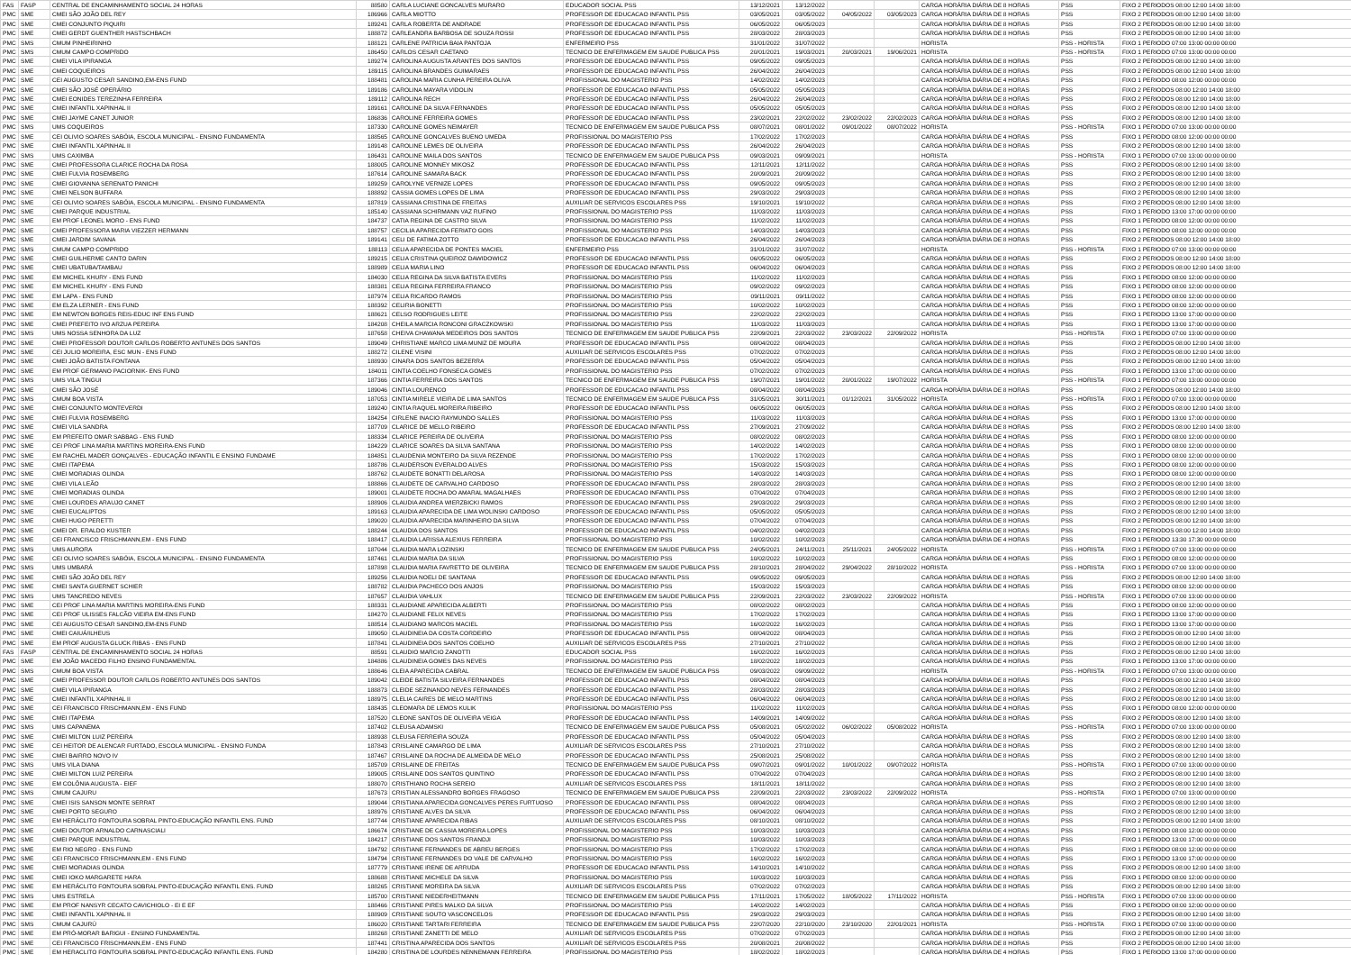| FAS | FASP | CENTRAL DE ENCAMINHAMENTO SOCIAL 24 HORAS | 88580 | CARLA LUCIANE GONCALVES MURARO | EDUCADOR SOCIAL PSS | 13/12/2021 | 13/12/2022 | | | CARGA HORÁRIA DIÁRIA DE 8 HORAS | PSS | FIXO 2 PERIODOS 08:00 12:00 14:00 18:00 |
| PMC | SME | CMEI SÃO JOÃO DEL REY | 186966 | CARLA MIOTTO | PROFESSOR DE EDUCACAO INFANTIL PSS | 03/05/2021 | 03/05/2022 | 04/05/2022 | 03/05/2023 | CARGA HORÁRIA DIÁRIA DE 8 HORAS | PSS | FIXO 2 PERIODOS 08:00 12:00 14:00 18:00 |
| PMC | SME | CMEI CONJUNTO PIQUIRI | 189241 | CARLA ROBERTA DE ANDRADE | PROFESSOR DE EDUCACAO INFANTIL PSS | 06/05/2022 | 06/05/2023 | | | CARGA HORÁRIA DIÁRIA DE 8 HORAS | PSS | FIXO 2 PERIODOS 08:00 12:00 14:00 18:00 |
| PMC | SME | CMEI GERDT GUENTHER HASTSCHBACH | 188872 | CARLEANDRA BARBOSA DE SOUZA ROSSI | PROFESSOR DE EDUCACAO INFANTIL PSS | 28/03/2022 | 28/03/2023 | | | CARGA HORÁRIA DIÁRIA DE 8 HORAS | PSS | FIXO 2 PERIODOS 08:00 12:00 14:00 18:00 |
| PMC | SMS | CMUM PINHEIRINHO | 188121 | CARLENE PATRICIA BAIA PANTOJA | ENFERMEIRO PSS | 31/01/2022 | 31/07/2022 | | | HORISTA | PSS - HORISTA | FIXO 1 PERIODO 07:00 13:00 00:00 00:00 |
| PMC | SMS | CMUM CAMPO COMPRIDO | 186450 | CARLOS CESAR CAETANO | TECNICO DE ENFERMAGEM EM SAUDE PUBLICA PSS | 20/01/2021 | 19/03/2021 | 20/03/2021 | 19/06/2021 | HORISTA | PSS - HORISTA | FIXO 1 PERIODO 07:00 13:00 00:00 00:00 |
| PMC | SME | CMEI VILA IPIRANGA | 189274 | CAROLINA AUGUSTA ARANTES DOS SANTOS | PROFESSOR DE EDUCACAO INFANTIL PSS | 09/05/2022 | 09/05/2023 | | | CARGA HORÁRIA DIÁRIA DE 8 HORAS | PSS | FIXO 2 PERIODOS 08:00 12:00 14:00 18:00 |
| PMC | SME | CMEI COQUEIROS | 189115 | CAROLINA BRANDES GUIMARAES | PROFESSOR DE EDUCACAO INFANTIL PSS | 26/04/2022 | 26/04/2023 | | | CARGA HORÁRIA DIÁRIA DE 8 HORAS | PSS | FIXO 2 PERIODOS 08:00 12:00 14:00 18:00 |
| PMC | SME | CEI AUGUSTO CESAR SANDINO,EM-ENS FUND | 188481 | CAROLINA MARIA CUNHA PEREIRA OLIVA | PROFISSIONAL DO MAGISTERIO PSS | 14/02/2022 | 14/02/2023 | | | CARGA HORÁRIA DIÁRIA DE 4 HORAS | PSS | FIXO 1 PERIODO 08:00 12:00 00:00 00:00 |
| PMC | SME | CMEI SÃO JOSÉ OPERÁRIO | 189186 | CAROLINA MAYARA VIDOLIN | PROFESSOR DE EDUCACAO INFANTIL PSS | 05/05/2022 | 05/05/2023 | | | CARGA HORÁRIA DIÁRIA DE 8 HORAS | PSS | FIXO 2 PERIODOS 08:00 12:00 14:00 18:00 |
| PMC | SME | CMEI EONIDES TEREZINHA FERREIRA | 189112 | CAROLINA RECH | PROFESSOR DE EDUCACAO INFANTIL PSS | 26/04/2022 | 26/04/2023 | | | CARGA HORÁRIA DIÁRIA DE 8 HORAS | PSS | FIXO 2 PERIODOS 08:00 12:00 14:00 18:00 |
| PMC | SME | CMEI INFANTIL XAPINHAL II | 189161 | CAROLINE DA SILVA FERNANDES | PROFESSOR DE EDUCACAO INFANTIL PSS | 05/05/2022 | 05/05/2023 | | | CARGA HORÁRIA DIÁRIA DE 8 HORAS | PSS | FIXO 2 PERIODOS 08:00 12:00 14:00 18:00 |
| PMC | SME | CMEI JAYME CANET JUNIOR | 186836 | CAROLINE FERREIRA GOMES | PROFESSOR DE EDUCACAO INFANTIL PSS | 23/02/2021 | 22/02/2022 | 23/02/2022 | 22/02/2023 | CARGA HORÁRIA DIÁRIA DE 8 HORAS | PSS | FIXO 2 PERIODOS 08:00 12:00 14:00 18:00 |
| PMC | SMS | UMS COQUEIROS | 187330 | CAROLINE GOMES NEIMAYER | TECNICO DE ENFERMAGEM EM SAUDE PUBLICA PSS | 08/07/2021 | 08/01/2022 | 09/01/2022 | 08/07/2022 | HORISTA | PSS - HORISTA | FIXO 1 PERIODO 07:00 13:00 00:00 00:00 |
| PMC | SME | CEI OLIVIO SOARES SABÓIA, ESCOLA MUNICIPAL - ENSINO FUNDAMENTA | 188565 | CAROLINE GONCALVES BUENO UMEDA | PROFISSIONAL DO MAGISTERIO PSS | 17/02/2022 | 17/02/2023 | | | CARGA HORÁRIA DIÁRIA DE 4 HORAS | PSS | FIXO 1 PERIODO 08:00 12:00 00:00 00:00 |
| PMC | SME | CMEI INFANTIL XAPINHAL II | 189148 | CAROLINE LEMES DE OLIVEIRA | PROFESSOR DE EDUCACAO INFANTIL PSS | 26/04/2022 | 26/04/2023 | | | CARGA HORÁRIA DIÁRIA DE 8 HORAS | PSS | FIXO 2 PERIODOS 08:00 12:00 14:00 18:00 |
| PMC | SMS | UMS CAXIMBA | 186431 | CAROLINE MAILA DOS SANTOS | TECNICO DE ENFERMAGEM EM SAUDE PUBLICA PSS | 09/03/2021 | 09/09/2021 | | | HORISTA | PSS - HORISTA | FIXO 1 PERIODO 07:00 13:00 00:00 00:00 |
| PMC | SME | CMEI PROFESSORA CLARICE ROCHA DA ROSA | 188005 | CAROLINE MONNEY MIKOSZ | PROFESSOR DE EDUCACAO INFANTIL PSS | 12/11/2021 | 12/11/2022 | | | CARGA HORÁRIA DIÁRIA DE 8 HORAS | PSS | FIXO 2 PERIODOS 08:00 12:00 14:00 18:00 |
| PMC | SME | CMEI FULVIA ROSEMBERG | 187614 | CAROLINE SAMARA BACK | PROFESSOR DE EDUCACAO INFANTIL PSS | 20/09/2021 | 20/09/2022 | | | CARGA HORÁRIA DIÁRIA DE 8 HORAS | PSS | FIXO 2 PERIODOS 08:00 12:00 14:00 18:00 |
| PMC | SME | CMEI GIOVANNA SERENATO PANICHI | 189259 | CAROLYNE VERNIZE LOPES | PROFESSOR DE EDUCACAO INFANTIL PSS | 09/05/2022 | 09/05/2023 | | | CARGA HORÁRIA DIÁRIA DE 8 HORAS | PSS | FIXO 2 PERIODOS 08:00 12:00 14:00 18:00 |
| PMC | SME | CMEI NELSON BUFFARA | 188892 | CASSIA GOMES LOPES DE LIMA | PROFESSOR DE EDUCACAO INFANTIL PSS | 29/03/2022 | 29/03/2023 | | | CARGA HORÁRIA DIÁRIA DE 8 HORAS | PSS | FIXO 2 PERIODOS 08:00 12:00 14:00 18:00 |
| PMC | SME | CEI OLIVIO SOARES SABÓIA, ESCOLA MUNICIPAL - ENSINO FUNDAMENTA | 187819 | CASSIANA CRISTINA DE FREITAS | AUXILIAR DE SERVICOS ESCOLARES PSS | 19/10/2021 | 19/10/2022 | | | CARGA HORÁRIA DIÁRIA DE 8 HORAS | PSS | FIXO 2 PERIODOS 08:00 12:00 14:00 18:00 |
| PMC | SME | CMEI PARQUE INDUSTRIAL | 185140 | CASSIANA SCHIRMANN VAZ RUFINO | PROFISSIONAL DO MAGISTERIO PSS | 11/03/2022 | 11/03/2023 | | | CARGA HORÁRIA DIÁRIA DE 4 HORAS | PSS | FIXO 1 PERIODO 13:00 17:00 00:00 00:00 |
| PMC | SME | EM PROF LEONEL MORO - ENS FUND | 184737 | CATIA REGINA DE CASTRO SILVA | PROFISSIONAL DO MAGISTERIO PSS | 11/02/2022 | 11/02/2023 | | | CARGA HORÁRIA DIÁRIA DE 4 HORAS | PSS | FIXO 1 PERIODO 08:00 12:00 00:00 00:00 |
| PMC | SME | CMEI PROFESSORA MARIA VIEZZER HERMANN | 188757 | CECILIA APARECIDA FERIATO GOIS | PROFISSIONAL DO MAGISTERIO PSS | 14/03/2022 | 14/03/2023 | | | CARGA HORÁRIA DIÁRIA DE 4 HORAS | PSS | FIXO 1 PERIODO 08:00 12:00 00:00 00:00 |
| PMC | SME | CMEI JARDIM SAVANA | 189141 | CELI DE FATIMA ZOTTO | PROFESSOR DE EDUCACAO INFANTIL PSS | 26/04/2022 | 26/04/2023 | | | CARGA HORÁRIA DIÁRIA DE 8 HORAS | PSS | FIXO 2 PERIODOS 08:00 12:00 14:00 18:00 |
| PMC | SMS | CMUM CAMPO COMPRIDO | 188113 | CELIA APARECIDA DE PONTES MACIEL | ENFERMEIRO PSS | 31/01/2022 | 31/07/2022 | | | HORISTA | PSS - HORISTA | FIXO 1 PERIODO 07:00 13:00 00:00 00:00 |
| PMC | SME | CMEI GUILHERME CANTO DARIN | 189215 | CELIA CRISTINA QUEIROZ DAWIDOWICZ | PROFESSOR DE EDUCACAO INFANTIL PSS | 06/05/2022 | 06/05/2023 | | | CARGA HORÁRIA DIÁRIA DE 8 HORAS | PSS | FIXO 2 PERIODOS 08:00 12:00 14:00 18:00 |
| PMC | SME | CMEI UBATUBA/TAMBAU | 188989 | CELIA MARIA LINO | PROFESSOR DE EDUCACAO INFANTIL PSS | 06/04/2022 | 06/04/2023 | | | CARGA HORÁRIA DIÁRIA DE 8 HORAS | PSS | FIXO 2 PERIODOS 08:00 12:00 14:00 18:00 |
| PMC | SME | EM MICHEL KHURY - ENS FUND | 184030 | CELIA REGINA DA SILVA BATISTA EVERS | PROFISSIONAL DO MAGISTERIO PSS | 11/02/2022 | 11/02/2023 | | | CARGA HORÁRIA DIÁRIA DE 4 HORAS | PSS | FIXO 1 PERIODO 08:00 12:00 00:00 00:00 |
| PMC | SME | EM MICHEL KHURY - ENS FUND | 188381 | CELIA REGINA FERREIRA FRANCO | PROFISSIONAL DO MAGISTERIO PSS | 09/02/2022 | 09/02/2023 | | | CARGA HORÁRIA DIÁRIA DE 4 HORAS | PSS | FIXO 1 PERIODO 08:00 12:00 00:00 00:00 |
| PMC | SME | EM LAPA - ENS FUND | 187974 | CELIA RICARDO RAMOS | PROFISSIONAL DO MAGISTERIO PSS | 09/11/2021 | 09/11/2022 | | | CARGA HORÁRIA DIÁRIA DE 4 HORAS | PSS | FIXO 1 PERIODO 08:00 12:00 00:00 00:00 |
| PMC | SME | EM ELZA LERNER - ENS FUND | 188392 | CELIRIA BONETTI | PROFISSIONAL DO MAGISTERIO PSS | 10/02/2022 | 10/02/2023 | | | CARGA HORÁRIA DIÁRIA DE 4 HORAS | PSS | FIXO 1 PERIODO 08:00 12:00 00:00 00:00 |
| PMC | SME | EM NEWTON BORGES REIS-EDUC INF ENS FUND | 188621 | CELSO RODRIGUES LEITE | PROFISSIONAL DO MAGISTERIO PSS | 22/02/2022 | 22/02/2023 | | | CARGA HORÁRIA DIÁRIA DE 4 HORAS | PSS | FIXO 1 PERIODO 13:00 17:00 00:00 00:00 |
| PMC | SME | CMEI PREFEITO IVO ARZUA PEREIRA | 184208 | CHEILA MARCIA RONCONI GRACZKOWSKI | PROFISSIONAL DO MAGISTERIO PSS | 11/03/2022 | 11/03/2023 | | | CARGA HORÁRIA DIÁRIA DE 4 HORAS | PSS | FIXO 1 PERIODO 13:00 17:00 00:00 00:00 |
| PMC | SMS | UMS NOSSA SENHORA DA LUZ | 187658 | CHEIVA CHAWANA MEDEIROS DOS SANTOS | TECNICO DE ENFERMAGEM EM SAUDE PUBLICA PSS | 22/09/2021 | 22/03/2022 | 23/03/2022 | 22/09/2022 | HORISTA | PSS - HORISTA | FIXO 1 PERIODO 07:00 13:00 00:00 00:00 |
| PMC | SME | CMEI PROFESSOR DOUTOR CARLOS ROBERTO ANTUNES DOS SANTOS | 189049 | CHRISTIANE MARCO LIMA MUNIZ DE MOURA | PROFESSOR DE EDUCACAO INFANTIL PSS | 08/04/2022 | 08/04/2023 | | | CARGA HORÁRIA DIÁRIA DE 8 HORAS | PSS | FIXO 2 PERIODOS 08:00 12:00 14:00 18:00 |
| PMC | SME | CEI JULIO MOREIRA, ESC MUN - ENS FUND | 188272 | CILENE VISINI | AUXILIAR DE SERVICOS ESCOLARES PSS | 07/02/2022 | 07/02/2023 | | | CARGA HORÁRIA DIÁRIA DE 8 HORAS | PSS | FIXO 2 PERIODOS 08:00 12:00 14:00 18:00 |
| PMC | SME | CMEI JOÃO BATISTA FONTANA | 188930 | CINARA DOS SANTOS BEZERRA | PROFESSOR DE EDUCACAO INFANTIL PSS | 05/04/2022 | 05/04/2023 | | | CARGA HORÁRIA DIÁRIA DE 8 HORAS | PSS | FIXO 2 PERIODOS 08:00 12:00 14:00 18:00 |
| PMC | SME | EM PROF GERMANO PACIORNIK- ENS FUND | 184011 | CINTIA COELHO FONSECA GOMES | PROFISSIONAL DO MAGISTERIO PSS | 07/02/2022 | 07/02/2023 | | | CARGA HORÁRIA DIÁRIA DE 4 HORAS | PSS | FIXO 1 PERIODO 13:00 17:00 00:00 00:00 |
| PMC | SMS | UMS VILA TINGUI | 187366 | CINTIA FERREIRA DOS SANTOS | TECNICO DE ENFERMAGEM EM SAUDE PUBLICA PSS | 19/07/2021 | 19/01/2022 | 20/01/2022 | 19/07/2022 | HORISTA | PSS - HORISTA | FIXO 1 PERIODO 07:00 13:00 00:00 00:00 |
| PMC | SME | CMEI SÃO JOSÉ | 189046 | CINTIA LOURENCO | PROFESSOR DE EDUCACAO INFANTIL PSS | 08/04/2022 | 08/04/2023 | | | CARGA HORÁRIA DIÁRIA DE 8 HORAS | PSS | FIXO 2 PERIODOS 08:00 12:00 14:00 18:00 |
| PMC | SMS | CMUM BOA VISTA | 187053 | CINTIA MIRELE VIEIRA DE LIMA SANTOS | TECNICO DE ENFERMAGEM EM SAUDE PUBLICA PSS | 31/05/2021 | 30/11/2021 | 01/12/2021 | 31/05/2022 | HORISTA | PSS - HORISTA | FIXO 1 PERIODO 07:00 13:00 00:00 00:00 |
| PMC | SME | CMEI CONJUNTO MONTEVERDI | 189240 | CINTIA RAQUEL MOREIRA RIBEIRO | PROFESSOR DE EDUCACAO INFANTIL PSS | 06/05/2022 | 06/05/2023 | | | CARGA HORÁRIA DIÁRIA DE 8 HORAS | PSS | FIXO 2 PERIODOS 08:00 12:00 14:00 18:00 |
| PMC | SME | CMEI FULVIA ROSEMBERG | 184254 | CIRLENE INACIO RAYMUNDO SALLES | PROFISSIONAL DO MAGISTERIO PSS | 11/03/2022 | 11/03/2023 | | | CARGA HORÁRIA DIÁRIA DE 4 HORAS | PSS | FIXO 1 PERIODO 13:00 17:00 00:00 00:00 |
| PMC | SME | CMEI VILA SANDRA | 187709 | CLARICE DE MELLO RIBEIRO | PROFESSOR DE EDUCACAO INFANTIL PSS | 27/09/2021 | 27/09/2022 | | | CARGA HORÁRIA DIÁRIA DE 8 HORAS | PSS | FIXO 2 PERIODOS 08:00 12:00 14:00 18:00 |
| PMC | SME | EM PREFEITO OMAR SABBAG - ENS FUND | 188334 | CLARICE PEREIRA DE OLIVEIRA | PROFISSIONAL DO MAGISTERIO PSS | 08/02/2022 | 08/02/2023 | | | CARGA HORÁRIA DIÁRIA DE 4 HORAS | PSS | FIXO 1 PERIODO 08:00 12:00 00:00 00:00 |
| PMC | SME | CEI PROF LINA MARIA MARTINS MOREIRA-ENS FUND | 184229 | CLARICE SOARES DA SILVA SANTANA | PROFISSIONAL DO MAGISTERIO PSS | 14/02/2022 | 14/02/2023 | | | CARGA HORÁRIA DIÁRIA DE 4 HORAS | PSS | FIXO 1 PERIODO 08:00 12:00 00:00 00:00 |
| PMC | SME | EM RACHEL MADER GONÇALVES - EDUCAÇÃO INFANTIL E ENSINO FUNDAME | 184851 | CLAUDENIA MONTEIRO DA SILVA REZENDE | PROFISSIONAL DO MAGISTERIO PSS | 17/02/2022 | 17/02/2023 | | | CARGA HORÁRIA DIÁRIA DE 4 HORAS | PSS | FIXO 1 PERIODO 08:00 12:00 00:00 00:00 |
| PMC | SME | CMEI ITAPEMA | 188786 | CLAUDERSON EVERALDO ALVES | PROFISSIONAL DO MAGISTERIO PSS | 15/03/2022 | 15/03/2023 | | | CARGA HORÁRIA DIÁRIA DE 4 HORAS | PSS | FIXO 1 PERIODO 08:00 12:00 00:00 00:00 |
| PMC | SME | CMEI MORADIAS OLINDA | 188762 | CLAUDETE BONATTI DELAROSA | PROFISSIONAL DO MAGISTERIO PSS | 14/03/2022 | 14/03/2023 | | | CARGA HORÁRIA DIÁRIA DE 4 HORAS | PSS | FIXO 1 PERIODO 08:00 12:00 00:00 00:00 |
| PMC | SME | CMEI VILA LEÃO | 188866 | CLAUDETE DE CARVALHO CARDOSO | PROFESSOR DE EDUCACAO INFANTIL PSS | 28/03/2022 | 28/03/2023 | | | CARGA HORÁRIA DIÁRIA DE 8 HORAS | PSS | FIXO 2 PERIODOS 08:00 12:00 14:00 18:00 |
| PMC | SME | CMEI MORADIAS OLINDA | 189001 | CLAUDETE ROCHA DO AMARAL MAGALHAES | PROFESSOR DE EDUCACAO INFANTIL PSS | 07/04/2022 | 07/04/2023 | | | CARGA HORÁRIA DIÁRIA DE 8 HORAS | PSS | FIXO 2 PERIODOS 08:00 12:00 14:00 18:00 |
| PMC | SME | CMEI LOURDES ARAUJO CANET | 188906 | CLAUDIA ANDREA WIERZBICKI RAMOS | PROFESSOR DE EDUCACAO INFANTIL PSS | 29/03/2022 | 29/03/2023 | | | CARGA HORÁRIA DIÁRIA DE 8 HORAS | PSS | FIXO 2 PERIODOS 08:00 12:00 14:00 18:00 |
| PMC | SME | CMEI EUCALIPTOS | 189163 | CLAUDIA APARECIDA DE LIMA WOLINSKI CARDOSO | PROFESSOR DE EDUCACAO INFANTIL PSS | 05/05/2022 | 05/05/2023 | | | CARGA HORÁRIA DIÁRIA DE 8 HORAS | PSS | FIXO 2 PERIODOS 08:00 12:00 14:00 18:00 |
| PMC | SME | CMEI HUGO PERETTI | 189020 | CLAUDIA APARECIDA MARINHEIRO DA SILVA | PROFESSOR DE EDUCACAO INFANTIL PSS | 07/04/2022 | 07/04/2023 | | | CARGA HORÁRIA DIÁRIA DE 8 HORAS | PSS | FIXO 2 PERIODOS 08:00 12:00 14:00 18:00 |
| PMC | SME | CMEI DR. ERALDO KUSTER | 188244 | CLAUDIA DOS SANTOS | PROFESSOR DE EDUCACAO INFANTIL PSS | 04/02/2022 | 04/02/2023 | | | CARGA HORÁRIA DIÁRIA DE 8 HORAS | PSS | FIXO 2 PERIODOS 08:00 12:00 14:00 18:00 |
| PMC | SME | CEI FRANCISCO FRISCHMANN,EM - ENS FUND | 188417 | CLAUDIA LARISSA ALEXIUS FERREIRA | PROFISSIONAL DO MAGISTERIO PSS | 10/02/2022 | 10/02/2023 | | | CARGA HORÁRIA DIÁRIA DE 4 HORAS | PSS | FIXO 1 PERIODO 13:30 17:30 00:00 00:00 |
| PMC | SMS | UMS AURORA | 187044 | CLAUDIA MARA LOZINSKI | TECNICO DE ENFERMAGEM EM SAUDE PUBLICA PSS | 24/05/2021 | 24/11/2021 | 25/11/2021 | 24/05/2022 | HORISTA | PSS - HORISTA | FIXO 1 PERIODO 07:00 13:00 00:00 00:00 |
| PMC | SME | CEI OLIVIO SOARES SABÓIA, ESCOLA MUNICIPAL - ENSINO FUNDAMENTA | 187461 | CLAUDIA MARIA DA SILVA | PROFISSIONAL DO MAGISTERIO PSS | 10/02/2022 | 10/02/2023 | | | CARGA HORÁRIA DIÁRIA DE 4 HORAS | PSS | FIXO 1 PERIODO 08:00 12:00 00:00 00:00 |
| PMC | SMS | UMS UMBARÁ | 187898 | CLAUDIA MARIA FAVRETTO DE OLIVEIRA | TECNICO DE ENFERMAGEM EM SAUDE PUBLICA PSS | 28/10/2021 | 28/04/2022 | 29/04/2022 | 28/10/2022 | HORISTA | PSS - HORISTA | FIXO 1 PERIODO 07:00 13:00 00:00 00:00 |
| PMC | SME | CMEI SÃO JOÃO DEL REY | 189256 | CLAUDIA NOELI DE SANTANA | PROFESSOR DE EDUCACAO INFANTIL PSS | 09/05/2022 | 09/05/2023 | | | CARGA HORÁRIA DIÁRIA DE 8 HORAS | PSS | FIXO 2 PERIODOS 08:00 12:00 14:00 18:00 |
| PMC | SME | CMEI SANTA GUERNET SCHIER | 188782 | CLAUDIA PACHECO DOS ANJOS | PROFISSIONAL DO MAGISTERIO PSS | 15/03/2022 | 15/03/2023 | | | CARGA HORÁRIA DIÁRIA DE 4 HORAS | PSS | FIXO 1 PERIODO 08:00 12:00 00:00 00:00 |
| PMC | SMS | UMS TANCREDO NEVES | 187657 | CLAUDIA VAHLUX | TECNICO DE ENFERMAGEM EM SAUDE PUBLICA PSS | 22/09/2021 | 22/03/2022 | 23/03/2022 | 22/09/2022 | HORISTA | PSS - HORISTA | FIXO 1 PERIODO 07:00 13:00 00:00 00:00 |
| PMC | SME | CEI PROF LINA MARIA MARTINS MOREIRA-ENS FUND | 188331 | CLAUDIANE APARECIDA ALBERTI | PROFISSIONAL DO MAGISTERIO PSS | 08/02/2022 | 08/02/2023 | | | CARGA HORÁRIA DIÁRIA DE 4 HORAS | PSS | FIXO 1 PERIODO 08:00 12:00 00:00 00:00 |
| PMC | SME | CEI PROF ULISSES FALCÃO VIEIRA EM-ENS FUND | 184270 | CLAUDIANE FELIX NEVES | PROFISSIONAL DO MAGISTERIO PSS | 17/02/2022 | 17/02/2023 | | | CARGA HORÁRIA DIÁRIA DE 4 HORAS | PSS | FIXO 1 PERIODO 13:00 17:00 00:00 00:00 |
| PMC | SME | CEI AUGUSTO CESAR SANDINO,EM-ENS FUND | 188514 | CLAUDIANO MARCOS MACIEL | PROFISSIONAL DO MAGISTERIO PSS | 16/02/2022 | 16/02/2023 | | | CARGA HORÁRIA DIÁRIA DE 4 HORAS | PSS | FIXO 1 PERIODO 13:00 17:00 00:00 00:00 |
| PMC | SME | CMEI CAIUÁ/ILHEUS | 189050 | CLAUDINEIA DA COSTA CORDEIRO | PROFESSOR DE EDUCACAO INFANTIL PSS | 08/04/2022 | 08/04/2023 | | | CARGA HORÁRIA DIÁRIA DE 8 HORAS | PSS | FIXO 2 PERIODOS 08:00 12:00 14:00 18:00 |
| PMC | SME | EM PROF AUGUSTA GLUCK RIBAS - ENS FUND | 187841 | CLAUDINEIA DOS SANTOS COELHO | AUXILIAR DE SERVICOS ESCOLARES PSS | 27/10/2021 | 27/10/2022 | | | CARGA HORÁRIA DIÁRIA DE 8 HORAS | PSS | FIXO 2 PERIODOS 08:00 12:00 14:00 18:00 |
| FAS | FASP | CENTRAL DE ENCAMINHAMENTO SOCIAL 24 HORAS | 88591 | CLAUDIO MARCIO ZANOTTI | EDUCADOR SOCIAL PSS | 16/02/2022 | 16/02/2023 | | | CARGA HORÁRIA DIÁRIA DE 8 HORAS | PSS | FIXO 2 PERIODOS 08:00 12:00 14:00 18:00 |
| PMC | SME | EM JOÃO MACEDO FILHO ENSINO FUNDAMENTAL | 184886 | CLAUDINEIA GOMES DAS NEVES | PROFISSIONAL DO MAGISTERIO PSS | 18/02/2022 | 18/02/2023 | | | CARGA HORÁRIA DIÁRIA DE 4 HORAS | PSS | FIXO 1 PERIODO 13:00 17:00 00:00 00:00 |
| PMC | SMS | CMUM BOA VISTA | 188646 | CLEIA APARECIDA CABRAL | TECNICO DE ENFERMAGEM EM SAUDE PUBLICA PSS | 09/03/2022 | 09/09/2022 | | | HORISTA | PSS - HORISTA | FIXO 1 PERIODO 07:00 13:00 00:00 00:00 |
| PMC | SME | CMEI PROFESSOR DOUTOR CARLOS ROBERTO ANTUNES DOS SANTOS | 189042 | CLEIDE BATISTA SILVEIRA FERNANDES | PROFESSOR DE EDUCACAO INFANTIL PSS | 08/04/2022 | 08/04/2023 | | | CARGA HORÁRIA DIÁRIA DE 8 HORAS | PSS | FIXO 2 PERIODOS 08:00 12:00 14:00 18:00 |
| PMC | SME | CMEI VILA IPIRANGA | 188873 | CLEIDE SEZINANDO NEVES FERNANDES | PROFESSOR DE EDUCACAO INFANTIL PSS | 28/03/2022 | 28/03/2023 | | | CARGA HORÁRIA DIÁRIA DE 8 HORAS | PSS | FIXO 2 PERIODOS 08:00 12:00 14:00 18:00 |
| PMC | SME | CMEI INFANTIL XAPINHAL II | 188975 | CLELIA CAIRES DE MELO MARTINS | PROFESSOR DE EDUCACAO INFANTIL PSS | 06/04/2022 | 06/04/2023 | | | CARGA HORÁRIA DIÁRIA DE 8 HORAS | PSS | FIXO 2 PERIODOS 08:00 12:00 14:00 18:00 |
| PMC | SME | CEI FRANCISCO FRISCHMANN,EM - ENS FUND | 188435 | CLEOMARA DE LEMOS KULIK | PROFISSIONAL DO MAGISTERIO PSS | 11/02/2022 | 11/02/2023 | | | CARGA HORÁRIA DIÁRIA DE 4 HORAS | PSS | FIXO 1 PERIODO 08:00 12:00 00:00 00:00 |
| PMC | SME | CMEI ITAPEMA | 187520 | CLEONE SANTOS DE OLIVEIRA VEIGA | PROFESSOR DE EDUCACAO INFANTIL PSS | 14/09/2021 | 14/09/2022 | | | CARGA HORÁRIA DIÁRIA DE 8 HORAS | PSS | FIXO 2 PERIODOS 08:00 12:00 14:00 18:00 |
| PMC | SMS | UMS CAPANEMA | 187402 | CLEUSA ADAMSKI | TECNICO DE ENFERMAGEM EM SAUDE PUBLICA PSS | 05/08/2021 | 05/02/2022 | 06/02/2022 | 05/08/2022 | HORISTA | PSS - HORISTA | FIXO 1 PERIODO 07:00 13:00 00:00 00:00 |
| PMC | SME | CMEI MILTON LUIZ PEREIRA | 188938 | CLEUSA FERREIRA SOUZA | PROFESSOR DE EDUCACAO INFANTIL PSS | 05/04/2022 | 05/04/2023 | | | CARGA HORÁRIA DIÁRIA DE 8 HORAS | PSS | FIXO 2 PERIODOS 08:00 12:00 14:00 18:00 |
| PMC | SME | CEI HEITOR DE ALENCAR FURTADO, ESCOLA MUNICIPAL - ENSINO FUNDA | 187843 | CRISLAINE CAMARGO DE LIMA | AUXILIAR DE SERVICOS ESCOLARES PSS | 27/10/2021 | 27/10/2022 | | | CARGA HORÁRIA DIÁRIA DE 8 HORAS | PSS | FIXO 2 PERIODOS 08:00 12:00 14:00 18:00 |
| PMC | SME | CMEI BAIRRO NOVO IV | 187467 | CRISLAINE DA ROCHA DE ALMEIDA DE MELO | PROFESSOR DE EDUCACAO INFANTIL PSS | 25/08/2021 | 25/08/2022 | | | CARGA HORÁRIA DIÁRIA DE 8 HORAS | PSS | FIXO 2 PERIODOS 08:00 12:00 14:00 18:00 |
| PMC | SMS | UMS VILA DIANA | 185709 | CRISLAINE DE FREITAS | TECNICO DE ENFERMAGEM EM SAUDE PUBLICA PSS | 09/07/2021 | 09/01/2022 | 10/01/2022 | 09/07/2022 | HORISTA | PSS - HORISTA | FIXO 1 PERIODO 07:00 13:00 00:00 00:00 |
| PMC | SME | CMEI MILTON LUIZ PEREIRA | 189005 | CRISLAINE DOS SANTOS QUINTINO | PROFESSOR DE EDUCACAO INFANTIL PSS | 07/04/2022 | 07/04/2023 | | | CARGA HORÁRIA DIÁRIA DE 8 HORAS | PSS | FIXO 2 PERIODOS 08:00 12:00 14:00 18:00 |
| PMC | SME | EM COLÔNIA AUGUSTA - EIEF | 188070 | CRISTHIANO ROCHA SEREIO | AUXILIAR DE SERVICOS ESCOLARES PSS | 18/11/2021 | 18/11/2022 | | | CARGA HORÁRIA DIÁRIA DE 8 HORAS | PSS | FIXO 2 PERIODOS 08:00 12:00 14:00 18:00 |
| PMC | SMS | CMUM CAJURU | 187673 | CRISTIAN ALESSANDRO BORGES FRAGOSO | TECNICO DE ENFERMAGEM EM SAUDE PUBLICA PSS | 22/09/2021 | 22/03/2022 | 23/03/2022 | 22/09/2022 | HORISTA | PSS - HORISTA | FIXO 1 PERIODO 07:00 13:00 00:00 00:00 |
| PMC | SME | CMEI ISIS SANSON MONTE SERRAT | 189044 | CRISTIANA APARECIDA GONCALVES PERES FURTUOSO | PROFESSOR DE EDUCACAO INFANTIL PSS | 08/04/2022 | 08/04/2023 | | | CARGA HORÁRIA DIÁRIA DE 8 HORAS | PSS | FIXO 2 PERIODOS 08:00 12:00 14:00 18:00 |
| PMC | SME | CMEI PORTO SEGURO | 188976 | CRISTIANE ALVES DA SILVA | PROFESSOR DE EDUCACAO INFANTIL PSS | 06/04/2022 | 06/04/2023 | | | CARGA HORÁRIA DIÁRIA DE 8 HORAS | PSS | FIXO 2 PERIODOS 08:00 12:00 14:00 18:00 |
| PMC | SME | EM HERÁCLITO FONTOURA SOBRAL PINTO-EDUCAÇÃO INFANTIL ENS. FUND | 187744 | CRISTIANE APARECIDA RIBAS | AUXILIAR DE SERVICOS ESCOLARES PSS | 08/10/2021 | 08/10/2022 | | | CARGA HORÁRIA DIÁRIA DE 8 HORAS | PSS | FIXO 2 PERIODOS 08:00 12:00 14:00 18:00 |
| PMC | SME | CMEI DOUTOR ARNALDO CARNASCIALI | 186674 | CRISTIANE DE CASSIA MOREIRA LOPES | PROFISSIONAL DO MAGISTERIO PSS | 10/03/2022 | 10/03/2023 | | | CARGA HORÁRIA DIÁRIA DE 4 HORAS | PSS | FIXO 1 PERIODO 08:00 12:00 00:00 00:00 |
| PMC | SME | CMEI PARQUE INDUSTRIAL | 184217 | CRISTIANE DOS SANTOS FRANDJI | PROFISSIONAL DO MAGISTERIO PSS | 10/03/2022 | 10/03/2023 | | | CARGA HORÁRIA DIÁRIA DE 4 HORAS | PSS | FIXO 1 PERIODO 13:00 17:00 00:00 00:00 |
| PMC | SME | EM RIO NEGRO - ENS FUND | 184792 | CRISTIANE FERNANDES DE ABREU BERGES | PROFISSIONAL DO MAGISTERIO PSS | 17/02/2022 | 17/02/2023 | | | CARGA HORÁRIA DIÁRIA DE 4 HORAS | PSS | FIXO 1 PERIODO 08:00 12:00 00:00 00:00 |
| PMC | SME | CEI FRANCISCO FRISCHMANN,EM - ENS FUND | 184794 | CRISTIANE FERNANDES DO VALE DE CARVALHO | PROFISSIONAL DO MAGISTERIO PSS | 16/02/2022 | 16/02/2023 | | | CARGA HORÁRIA DIÁRIA DE 4 HORAS | PSS | FIXO 1 PERIODO 13:00 17:00 00:00 00:00 |
| PMC | SME | CMEI MORADIAS OLINDA | 187779 | CRISTIANE IRENE DE ARRUDA | PROFESSOR DE EDUCACAO INFANTIL PSS | 14/10/2021 | 14/10/2022 | | | CARGA HORÁRIA DIÁRIA DE 8 HORAS | PSS | FIXO 2 PERIODOS 08:00 12:00 14:00 18:00 |
| PMC | SME | CMEI IOKO MARGARETE HARA | 188688 | CRISTIANE MICHELE DA SILVA | PROFISSIONAL DO MAGISTERIO PSS | 10/03/2022 | 10/03/2023 | | | CARGA HORÁRIA DIÁRIA DE 4 HORAS | PSS | FIXO 1 PERIODO 08:00 12:00 00:00 00:00 |
| PMC | SME | EM HERÁCLITO FONTOURA SOBRAL PINTO-EDUCAÇÃO INFANTIL ENS. FUND | 188265 | CRISTIANE MOREIRA DA SILVA | AUXILIAR DE SERVICOS ESCOLARES PSS | 07/02/2022 | 07/02/2023 | | | CARGA HORÁRIA DIÁRIA DE 8 HORAS | PSS | FIXO 2 PERIODOS 08:00 12:00 14:00 18:00 |
| PMC | SMS | UMS ESTRELA | 185700 | CRISTIANE NIEDERHEITMANN | TECNICO DE ENFERMAGEM EM SAUDE PUBLICA PSS | 17/11/2021 | 17/05/2022 | 18/05/2022 | 17/11/2022 | HORISTA | PSS - HORISTA | FIXO 1 PERIODO 07:00 13:00 00:00 00:00 |
| PMC | SME | EM PROF NANSYR CECATO CAVICHIOLO - EI E EF | 188466 | CRISTIANE PIRES MALKO DA SILVA | PROFISSIONAL DO MAGISTERIO PSS | 14/02/2022 | 14/02/2023 | | | CARGA HORÁRIA DIÁRIA DE 4 HORAS | PSS | FIXO 1 PERIODO 08:00 12:00 00:00 00:00 |
| PMC | SME | CMEI INFANTIL XAPINHAL II | 188909 | CRISTIANE SOUTO VASCONCELOS | PROFESSOR DE EDUCACAO INFANTIL PSS | 29/03/2022 | 29/03/2023 | | | CARGA HORÁRIA DIÁRIA DE 8 HORAS | PSS | FIXO 2 PERIODOS 08:00 12:00 14:00 18:00 |
| PMC | SMS | CMUM CAJURÚ | 186020 | CRISTIANE TARTARI FERREIRA | TECNICO DE ENFERMAGEM EM SAUDE PUBLICA PSS | 22/07/2020 | 22/10/2020 | 23/10/2020 | 22/01/2021 | HORISTA | PSS - HORISTA | FIXO 1 PERIODO 07:00 13:00 00:00 00:00 |
| PMC | SME | EM PRÓ-MORAR BARIGUI - ENSINO FUNDAMENTAL | 188268 | CRISTIANE ZANETTI DE MELO | AUXILIAR DE SERVICOS ESCOLARES PSS | 07/02/2022 | 07/02/2023 | | | CARGA HORÁRIA DIÁRIA DE 8 HORAS | PSS | FIXO 2 PERIODOS 08:00 12:00 14:00 18:00 |
| PMC | SME | CEI FRANCISCO FRISCHMANN,EM - ENS FUND | 187441 | CRISTINA APARECIDA DOS SANTOS | AUXILIAR DE SERVICOS ESCOLARES PSS | 20/08/2021 | 20/08/2022 | | | CARGA HORÁRIA DIÁRIA DE 8 HORAS | PSS | FIXO 2 PERIODOS 08:00 12:00 14:00 18:00 |
| PMC | SME | EM HERACLITO FONTOURA SOBRAL PINTO-EDUCAÇÃO INFANTIL ENS. FUND | 184280 | CRISTINA DE LOURDES NENNEMANN FERREIRA | PROFISSIONAL DO MAGISTERIO PSS | 18/02/2022 | 18/02/2023 | | | CARGA HORÁRIA DIÁRIA DE 4 HORAS | PSS | FIXO 1 PERIODO 13:00 17:00 00:00 00:00 |